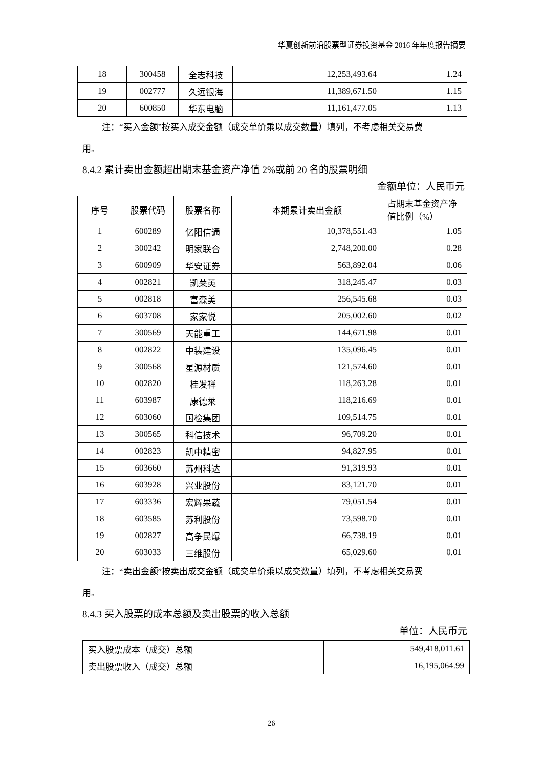华夏创新前沿股票型证券投资基金 2016 年年度报告摘要
| 18 | 300458 | 全志科技 | 12,253,493.64 | 1.24 |
| 19 | 002777 | 久远银海 | 11,389,671.50 | 1.15 |
| 20 | 600850 | 华东电脑 | 11,161,477.05 | 1.13 |
注：“买入金额”按买入成交金额（成交单价乘以成交数量）填列，不考虑相关交易费
用。
8.4.2 累计卖出金额超出期末基金资产净值 2%或前 20 名的股票明细
金额单位：人民币元
| 序号 | 股票代码 | 股票名称 | 本期累计卖出金额 | 占期末基金资产净值比例（%） |
| --- | --- | --- | --- | --- |
| 1 | 600289 | 亿阳信通 | 10,378,551.43 | 1.05 |
| 2 | 300242 | 明家联合 | 2,748,200.00 | 0.28 |
| 3 | 600909 | 华安证券 | 563,892.04 | 0.06 |
| 4 | 002821 | 凯莱英 | 318,245.47 | 0.03 |
| 5 | 002818 | 富森美 | 256,545.68 | 0.03 |
| 6 | 603708 | 家家悦 | 205,002.60 | 0.02 |
| 7 | 300569 | 天能重工 | 144,671.98 | 0.01 |
| 8 | 002822 | 中装建设 | 135,096.45 | 0.01 |
| 9 | 300568 | 星源材质 | 121,574.60 | 0.01 |
| 10 | 002820 | 桂发祥 | 118,263.28 | 0.01 |
| 11 | 603987 | 康德莱 | 118,216.69 | 0.01 |
| 12 | 603060 | 国检集团 | 109,514.75 | 0.01 |
| 13 | 300565 | 科信技术 | 96,709.20 | 0.01 |
| 14 | 002823 | 凯中精密 | 94,827.95 | 0.01 |
| 15 | 603660 | 苏州科达 | 91,319.93 | 0.01 |
| 16 | 603928 | 兴业股份 | 83,121.70 | 0.01 |
| 17 | 603336 | 宏辉果蔬 | 79,051.54 | 0.01 |
| 18 | 603585 | 苏利股份 | 73,598.70 | 0.01 |
| 19 | 002827 | 高争民爆 | 66,738.19 | 0.01 |
| 20 | 603033 | 三维股份 | 65,029.60 | 0.01 |
注：“卖出金额”按卖出成交金额（成交单价乘以成交数量）填列，不考虑相关交易费
用。
8.4.3 买入股票的成本总额及卖出股票的收入总额
单位：人民币元
| 买入股票成本（成交）总额 | 549,418,011.61 |
| 卖出股票收入（成交）总额 | 16,195,064.99 |
26